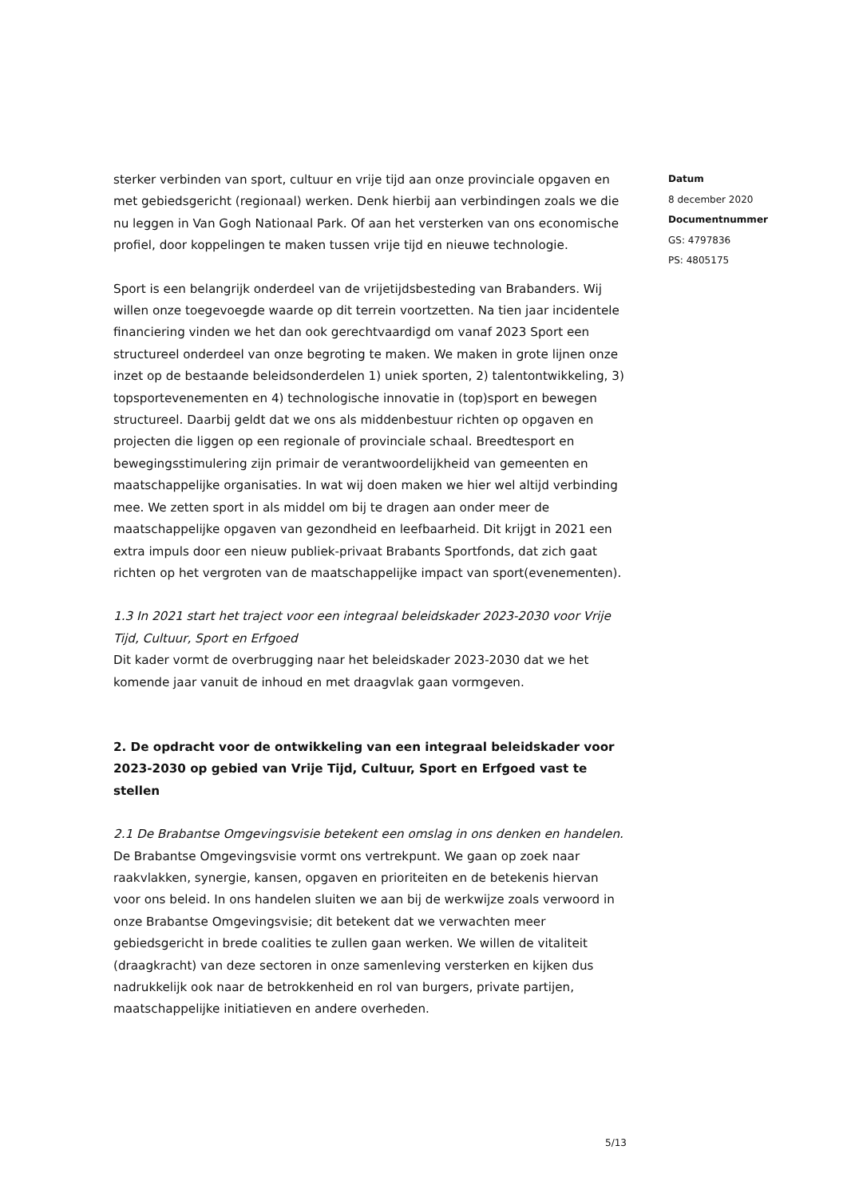sterker verbinden van sport, cultuur en vrije tijd aan onze provinciale opgaven en met gebiedsgericht (regionaal) werken. Denk hierbij aan verbindingen zoals we die nu leggen in Van Gogh Nationaal Park. Of aan het versterken van ons economische profiel, door koppelingen te maken tussen vrije tijd en nieuwe technologie.
Sport is een belangrijk onderdeel van de vrijetijdsbesteding van Brabanders. Wij willen onze toegevoegde waarde op dit terrein voortzetten. Na tien jaar incidentele financiering vinden we het dan ook gerechtvaardigd om vanaf 2023 Sport een structureel onderdeel van onze begroting te maken. We maken in grote lijnen onze inzet op de bestaande beleidsonderdelen 1) uniek sporten, 2) talentontwikkeling, 3) topsportevenementen en 4) technologische innovatie in (top)sport en bewegen structureel. Daarbij geldt dat we ons als middenbestuur richten op opgaven en projecten die liggen op een regionale of provinciale schaal. Breedtesport en bewegingsstimulering zijn primair de verantwoordelijkheid van gemeenten en maatschappelijke organisaties. In wat wij doen maken we hier wel altijd verbinding mee. We zetten sport in als middel om bij te dragen aan onder meer de maatschappelijke opgaven van gezondheid en leefbaarheid. Dit krijgt in 2021 een extra impuls door een nieuw publiek-privaat Brabants Sportfonds, dat zich gaat richten op het vergroten van de maatschappelijke impact van sport(evenementen).
1.3 In 2021 start het traject voor een integraal beleidskader 2023-2030 voor Vrije Tijd, Cultuur, Sport en Erfgoed
Dit kader vormt de overbrugging naar het beleidskader 2023-2030 dat we het komende jaar vanuit de inhoud en met draagvlak gaan vormgeven.
2. De opdracht voor de ontwikkeling van een integraal beleidskader voor 2023-2030 op gebied van Vrije Tijd, Cultuur, Sport en Erfgoed vast te stellen
2.1 De Brabantse Omgevingsvisie betekent een omslag in ons denken en handelen.
De Brabantse Omgevingsvisie vormt ons vertrekpunt. We gaan op zoek naar raakvlakken, synergie, kansen, opgaven en prioriteiten en de betekenis hiervan voor ons beleid. In ons handelen sluiten we aan bij de werkwijze zoals verwoord in onze Brabantse Omgevingsvisie; dit betekent dat we verwachten meer gebiedsgericht in brede coalities te zullen gaan werken. We willen de vitaliteit (draagkracht) van deze sectoren in onze samenleving versterken en kijken dus nadrukkelijk ook naar de betrokkenheid en rol van burgers, private partijen, maatschappelijke initiatieven en andere overheden.
Datum
8 december 2020
Documentnummer
GS: 4797836
PS: 4805175
5/13